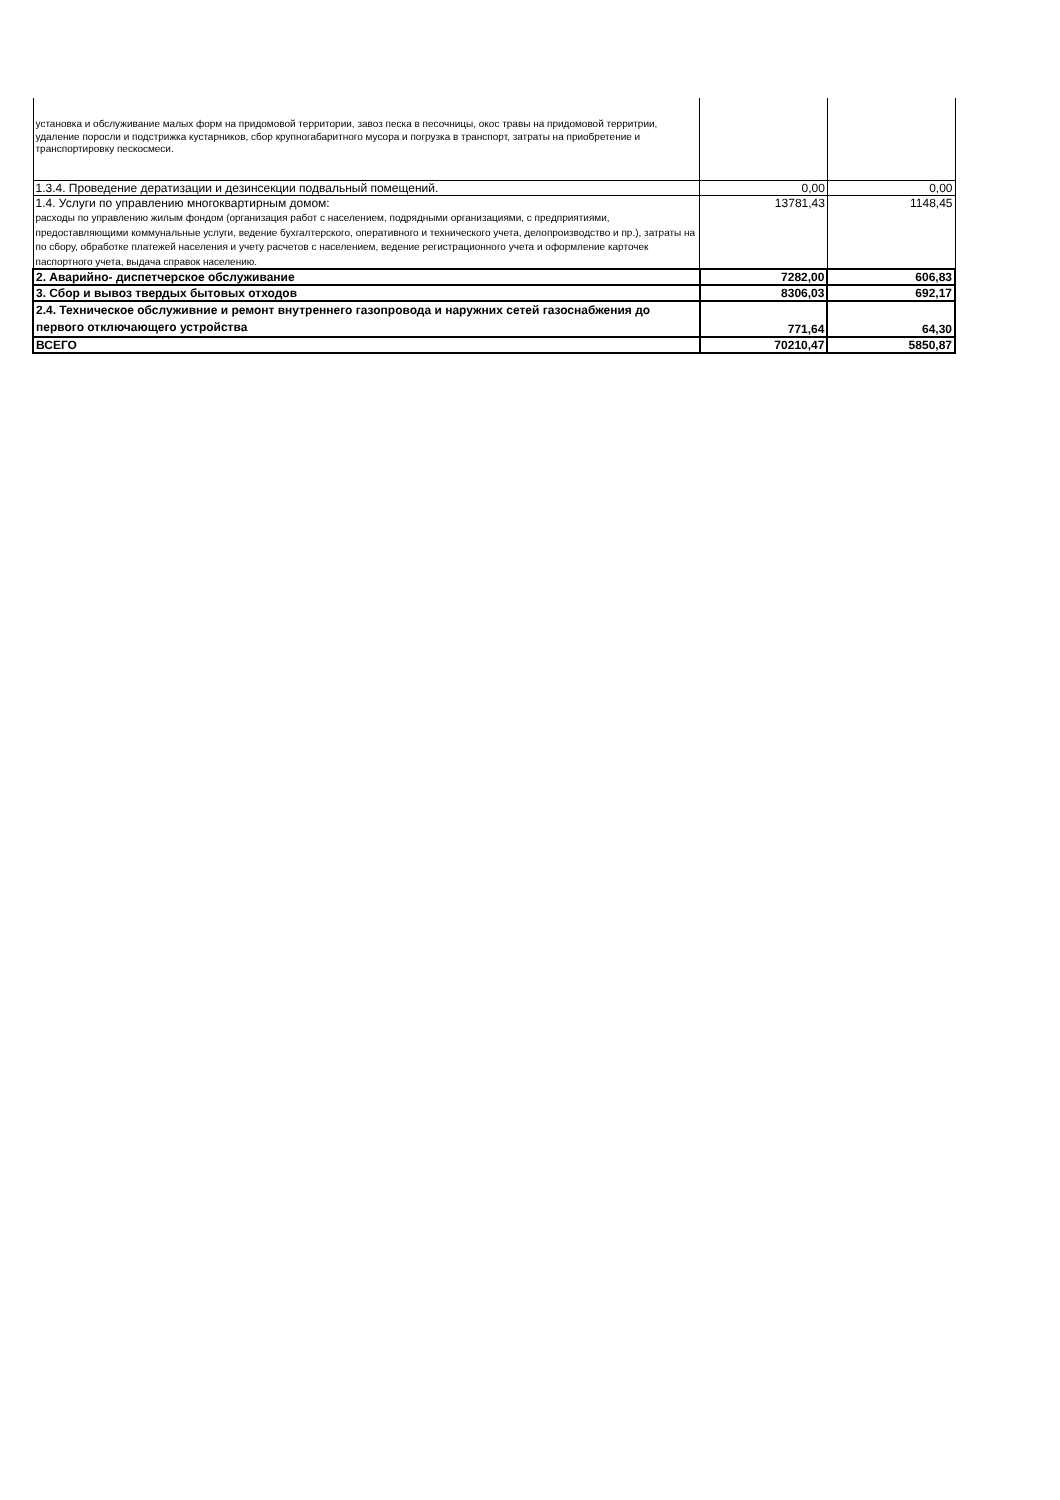| установка и обслуживание малых форм на придомовой территории, завоз песка в песочницы, окос травы на придомовой территрии, удаление поросли и подстрижка кустарников, сбор крупногабаритного мусора и погрузка в транспорт, затраты на приобретение и транспортировку пескосмеси. | | |
| 1.3.4. Проведение дератизации и дезинсекции подвальный помещений. | 0,00 | 0,00 |
| 1.4. Услуги по управлению многоквартирным домом: расходы по управлению жилым фондом (организация работ с населением, подрядными организациями, с предприятиями, предоставляющими коммунальные услуги, ведение бухгалтерского, оперативного и технического учета, делопроизводство и пр.), затраты на по сбору, обработке платежей населения и учету расчетов с населением, ведение регистрационного учета и оформление карточек паспортного учета, выдача справок населению. | 13781,43 | 1148,45 |
| 2. Аварийно- диспетчерское обслуживание | 7282,00 | 606,83 |
| 3. Сбор и вывоз твердых бытовых отходов | 8306,03 | 692,17 |
| 2.4. Техническое обслуживние и ремонт внутреннего газопровода и наружних сетей газоснабжения до первого отключающего устройства | 771,64 | 64,30 |
| ВСЕГО | 70210,47 | 5850,87 |